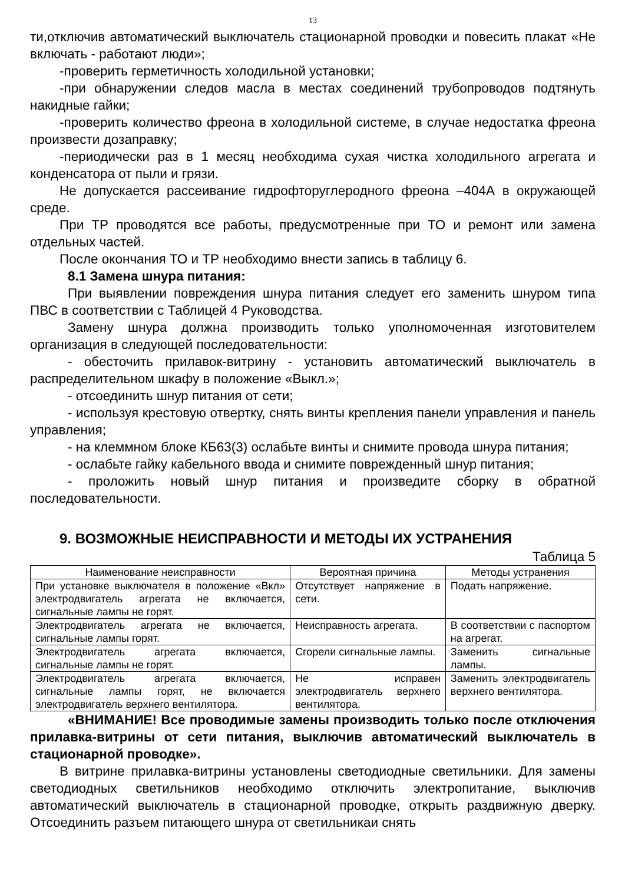13
ти,отключив автоматический выключатель стационарной проводки и повесить плакат «Не включать - работают люди»;
-проверить герметичность холодильной установки;
-при обнаружении следов масла в местах соединений трубопроводов подтянуть накидные гайки;
-проверить количество фреона в холодильной системе, в случае недостатка фреона произвести дозаправку;
-периодически раз в 1 месяц необходима сухая чистка холодильного агрегата и конденсатора от пыли и грязи.
Не допускается рассеивание гидрофторуглеродного фреона –404А в окружающей среде.
При ТР проводятся все работы, предусмотренные при ТО и ремонт или замена отдельных частей.
После окончания ТО и ТР необходимо внести запись в таблицу 6.
8.1 Замена шнура питания:
При выявлении повреждения шнура питания следует его заменить шнуром типа ПВС в соответствии с Таблицей 4 Руководства.
Замену шнура должна производить только уполномоченная изготовителем организация в следующей последовательности:
- обесточить прилавок-витрину - установить автоматический выключатель в распределительном шкафу в положение «Выкл.»;
- отсоединить шнур питания от сети;
- используя крестовую отвертку, снять винты крепления панели управления и панель управления;
- на клеммном блоке КБ63(3) ослабьте винты и снимите провода шнура питания;
- ослабьте гайку кабельного ввода и снимите поврежденный шнур питания;
- проложить новый шнур питания и произведите сборку в обратной последовательности.
9. ВОЗМОЖНЫЕ НЕИСПРАВНОСТИ И МЕТОДЫ ИХ УСТРАНЕНИЯ
Таблица 5
| Наименование неисправности | Вероятная причина | Методы устранения |
| --- | --- | --- |
| При установке выключателя в положение «Вкл» электродвигатель агрегата не включается, сигнальные лампы не горят. | Отсутствует напряжение в сети. | Подать напряжение. |
| Электродвигатель агрегата не включается, сигнальные лампы горят. | Неисправность агрегата. | В соответствии с паспортом на агрегат. |
| Электродвигатель агрегата включается, сигнальные лампы не горят. | Сгорели сигнальные лампы. | Заменить сигнальные лампы. |
| Электродвигатель агрегата включается, сигнальные лампы горят, не включается электродвигатель верхнего вентилятора. | Не исправен электродвигатель верхнего вентилятора. | Заменить электродвигатель верхнего вентилятора. |
«ВНИМАНИЕ! Все проводимые замены производить только после отключения прилавка-витрины от сети питания, выключив автоматический выключатель в стационарной проводке».
В витрине прилавка-витрины установлены светодиодные светильники. Для замены светодиодных светильников необходимо отключить электропитание, выключив автоматический выключатель в стационарной проводке, открыть раздвижную дверку. Отсоединить разъем питающего шнура от светильникаи снять